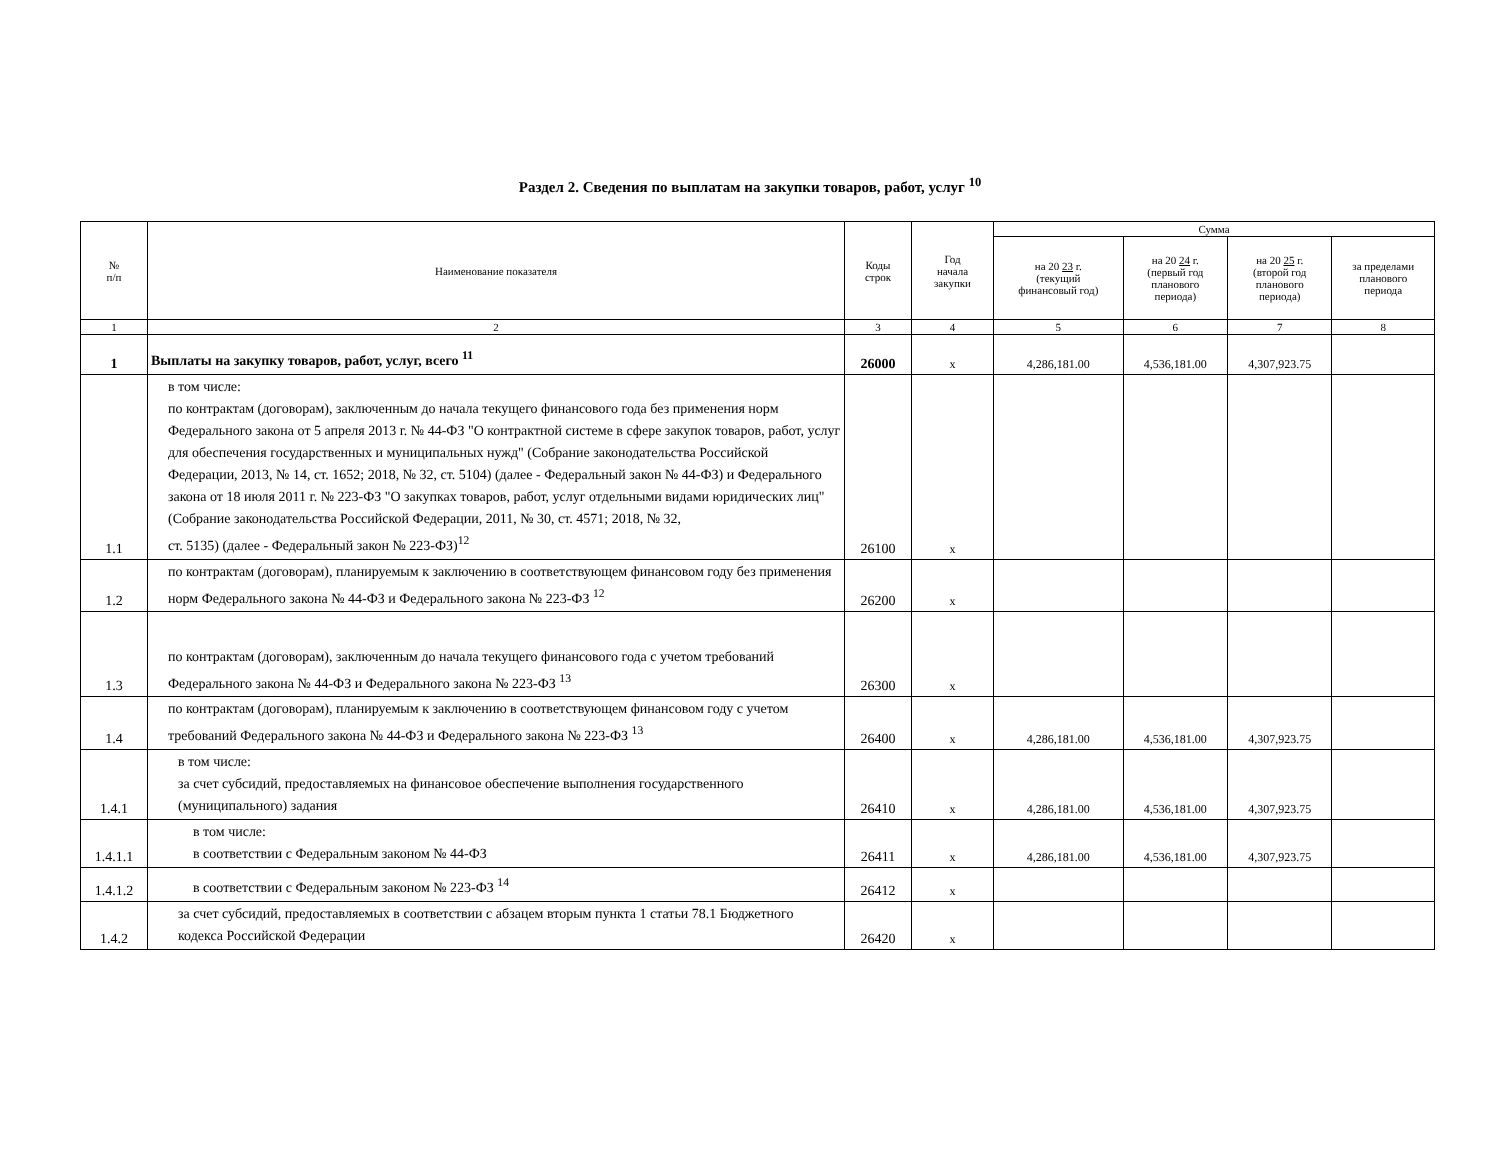Раздел 2. Сведения по выплатам на закупки товаров, работ, услуг <sup>10</sup>
| № п/п | Наименование показателя | Коды строк | Год начала закупки | Сумма | | | |
| --- | --- | --- | --- | --- | --- | --- | --- |
| | | | | на 20 23 г. (текущий финансовый год) | на 20 24 г. (первый год планового периода) | на 20 25 г. (второй год планового периода) | за пределами планового периода |
| 1 | 2 | 3 | 4 | 5 | 6 | 7 | 8 |
| 1 | Выплаты на закупку товаров, работ, услуг, всего <sup>11</sup> | 26000 | x | 4,286,181.00 | 4,536,181.00 | 4,307,923.75 | |
| 1.1 | в том числе: по контрактам (договорам), заключенным до начала текущего финансового года без применения норм Федерального закона от 5 апреля 2013 г. № 44-ФЗ "О контрактной системе в сфере закупок товаров, работ, услуг для обеспечения государственных и муниципальных нужд" (Собрание законодательства Российской Федерации, 2013, № 14, ст. 1652; 2018, № 32, ст. 5104) (далее - Федеральный закон № 44-ФЗ) и Федерального закона от 18 июля 2011 г. № 223-ФЗ "О закупках товаров, работ, услуг отдельными видами юридических лиц" (Собрание законодательства Российской Федерации, 2011, № 30, ст. 4571; 2018, № 32, ст. 5135) (далее - Федеральный закон № 223-ФЗ)<sup>12</sup> | 26100 | x | | | | |
| 1.2 | по контрактам (договорам), планируемым к заключению в соответствующем финансовом году без применения норм Федерального закона № 44-ФЗ и Федерального закона № 223-ФЗ <sup>12</sup> | 26200 | x | | | | |
| 1.3 | по контрактам (договорам), заключенным до начала текущего финансового года с учетом требований Федерального закона № 44-ФЗ и Федерального закона № 223-ФЗ <sup>13</sup> | 26300 | x | | | | |
| 1.4 | по контрактам (договорам), планируемым к заключению в соответствующем финансовом году с учетом требований Федерального закона № 44-ФЗ и Федерального закона № 223-ФЗ <sup>13</sup> | 26400 | x | 4,286,181.00 | 4,536,181.00 | 4,307,923.75 | |
| 1.4.1 | в том числе: за счет субсидий, предоставляемых на финансовое обеспечение выполнения государственного (муниципального) задания | 26410 | x | 4,286,181.00 | 4,536,181.00 | 4,307,923.75 | |
| 1.4.1.1 | в том числе: в соответствии с Федеральным законом № 44-ФЗ | 26411 | x | 4,286,181.00 | 4,536,181.00 | 4,307,923.75 | |
| 1.4.1.2 | в соответствии с Федеральным законом № 223-ФЗ <sup>14</sup> | 26412 | x | | | | |
| 1.4.2 | за счет субсидий, предоставляемых в соответствии с абзацем вторым пункта 1 статьи 78.1 Бюджетного кодекса Российской Федерации | 26420 | x | | | | |